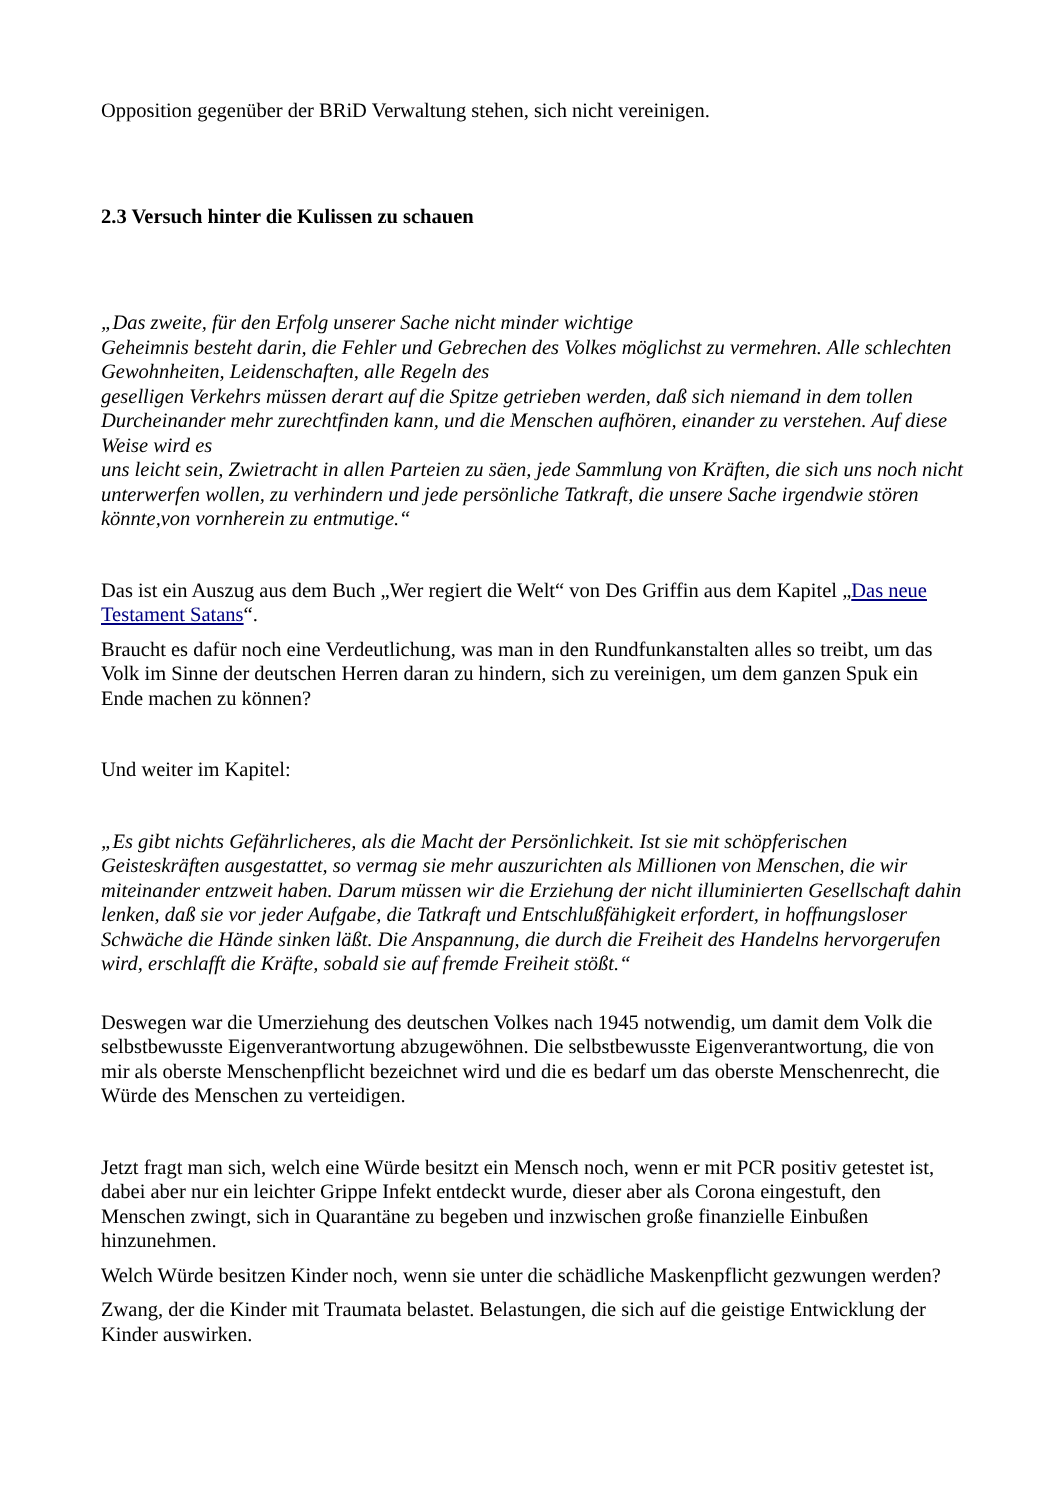Opposition gegenüber der BRiD Verwaltung stehen, sich nicht vereinigen.
2.3 Versuch hinter die Kulissen zu schauen
„Das zweite, für den Erfolg unserer Sache nicht minder wichtige
Geheimnis besteht darin, die Fehler und Gebrechen des Volkes möglichst zu vermehren. Alle schlechten Gewohnheiten, Leidenschaften, alle Regeln des
geselligen Verkehrs müssen derart auf die Spitze getrieben werden, daß sich niemand in dem tollen Durcheinander mehr zurechtfinden kann, und die Menschen aufhören, einander zu verstehen. Auf diese Weise wird es
uns leicht sein, Zwietracht in allen Parteien zu säen, jede Sammlung von Kräften, die sich uns noch nicht unterwerfen wollen, zu verhindern und jede persönliche Tatkraft, die unsere Sache irgendwie stören könnte,von vornherein zu entmutige.“
Das ist ein Auszug aus dem Buch „Wer regiert die Welt“ von Des Griffin aus dem Kapitel „Das neue Testament Satans“.
Braucht es dafür noch eine Verdeutlichung, was man in den Rundfunkanstalten alles so treibt, um das Volk im Sinne der deutschen Herren daran zu hindern, sich zu vereinigen, um dem ganzen Spuk ein Ende machen zu können?
Und weiter im Kapitel:
„Es gibt nichts Gefährlicheres, als die Macht der Persönlichkeit. Ist sie mit schöpferischen Geisteskräften ausgestattet, so vermag sie mehr auszurichten als Millionen von Menschen, die wir miteinander entzweit haben. Darum müssen wir die Erziehung der nicht illuminierten Gesellschaft dahin lenken, daß sie vor jeder Aufgabe, die Tatkraft und Entschlußfähigkeit erfordert, in hoffnungsloser Schwäche die Hände sinken läßt. Die Anspannung, die durch die Freiheit des Handelns hervorgerufen wird, erschlafft die Kräfte, sobald sie auf fremde Freiheit stößt.“
Deswegen war die Umerziehung des deutschen Volkes nach 1945 notwendig, um damit dem Volk die selbstbewusste Eigenverantwortung abzugewöhnen. Die selbstbewusste Eigenverantwortung, die von mir als oberste Menschenpflicht bezeichnet wird und die es bedarf um das oberste Menschenrecht, die Würde des Menschen zu verteidigen.
Jetzt fragt man sich, welch eine Würde besitzt ein Mensch noch, wenn er mit PCR positiv getestet ist, dabei aber nur ein leichter Grippe Infekt entdeckt wurde, dieser aber als Corona eingestuft, den Menschen zwingt, sich in Quarantäne zu begeben und inzwischen große finanzielle Einbußen hinzunehmen.
Welch Würde besitzen Kinder noch, wenn sie unter die schädliche Maskenpflicht gezwungen werden?
Zwang, der die Kinder mit Traumata belastet. Belastungen, die sich auf die geistige Entwicklung der Kinder auswirken.